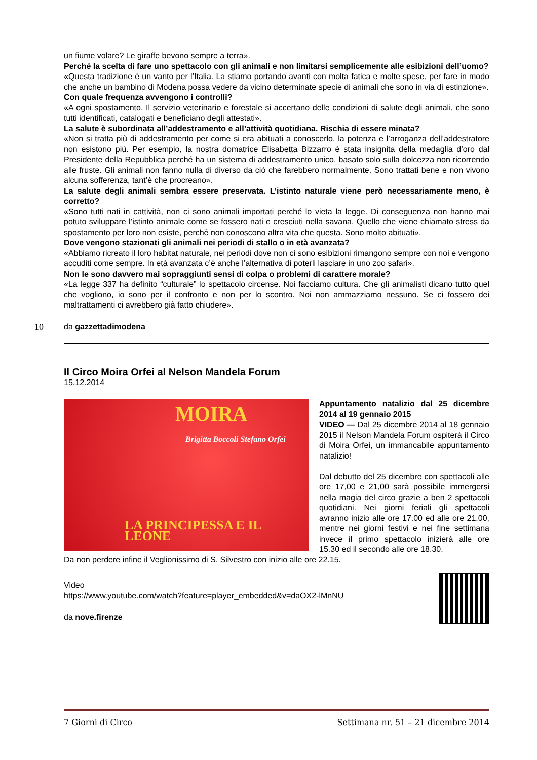un fiume volare? Le giraffe bevono sempre a terra».
Perché la scelta di fare uno spettacolo con gli animali e non limitarsi semplicemente alle esibizioni dell’uomo?
«Questa tradizione è un vanto per l’Italia. La stiamo portando avanti con molta fatica e molte spese, per fare in modo che anche un bambino di Modena possa vedere da vicino determinate specie di animali che sono in via di estinzione».
Con quale frequenza avvengono i controlli?
«A ogni spostamento. Il servizio veterinario e forestale si accertano delle condizioni di salute degli animali, che sono tutti identificati, catalogati e beneficiano degli attestati».
La salute è subordinata all’addestramento e all’attività quotidiana. Rischia di essere minata?
«Non si tratta più di addestramento per come si era abituati a conoscerlo, la potenza e l’arroganza dell’addestratore non esistono più. Per esempio, la nostra domatrice Elisabetta Bizzarro è stata insignita della medaglia d’oro dal Presidente della Repubblica perché ha un sistema di addestramento unico, basato solo sulla dolcezza non ricorrendo alle fruste. Gli animali non fanno nulla di diverso da ciò che farebbero normalmente. Sono trattati bene e non vivono alcuna sofferenza, tant’è che procreano».
La salute degli animali sembra essere preservata. L’istinto naturale viene però necessariamente meno, è corretto?
«Sono tutti nati in cattività, non ci sono animali importati perché lo vieta la legge. Di conseguenza non hanno mai potuto sviluppare l’istinto animale come se fossero nati e cresciuti nella savana. Quello che viene chiamato stress da spostamento per loro non esiste, perché non conoscono altra vita che questa. Sono molto abituati».
Dove vengono stazionati gli animali nei periodi di stallo o in età avanzata?
«Abbiamo ricreato il loro habitat naturale, nei periodi dove non ci sono esibizioni rimangono sempre con noi e vengono accuditi come sempre. In età avanzata c’è anche l’alternativa di poterli lasciare in uno zoo safari».
Non le sono davvero mai sopraggiunti sensi di colpa o problemi di carattere morale?
«La legge 337 ha definito “culturale” lo spettacolo circense. Noi facciamo cultura. Che gli animalisti dicano tutto quel che vogliono, io sono per il confronto e non per lo scontro. Noi non ammazziamo nessuno. Se ci fossero dei maltrattamenti ci avrebbero già fatto chiudere».
10 da gazzettadimodena
Il Circo Moira Orfei al Nelson Mandela Forum
15.12.2014
MOIRA
Brigitta Boccoli Stefano Orfei
LA PRINCIPESSA E IL LEONE
Appuntamento natalizio dal 25 dicembre 2014 al 19 gennaio 2015
VIDEO — Dal 25 dicembre 2014 al 18 gennaio 2015 il Nelson Mandela Forum ospiterà il Circo di Moira Orfei, un immancabile appuntamento natalizio!
Dal debutto del 25 dicembre con spettacoli alle ore 17,00 e 21,00 sarà possibile immergersi nella magia del circo grazie a ben 2 spettacoli quotidiani. Nei giorni feriali gli spettacoli avranno inizio alle ore 17.00 ed alle ore 21.00, mentre nei giorni festivi e nei fine settimana invece il primo spettacolo inizierà alle ore 15.30 ed il secondo alle ore 18.30.
Da non perdere infine il Veglionissimo di S. Silvestro con inizio alle ore 22.15.
Video
https://www.youtube.com/watch?feature=player_embedded&v=daOX2-lMnNU
da nove.firenze
7 Giorni di Circo Settimana nr. 51 – 21 dicembre 2014